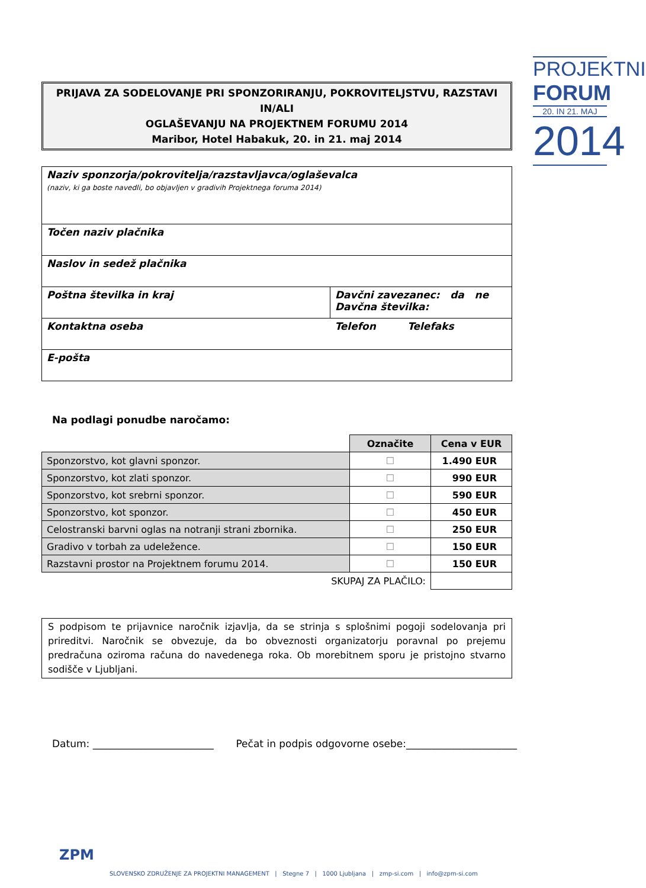PROJEKTNI
FORUM
20. IN 21. MAJ
2014
PRIJAVA ZA SODELOVANJE PRI SPONZORIRANJU, POKROVITELJSTVU, RAZSTAVI IN/ALI
OGLAŠEVANJU NA PROJEKTNEM FORUMU 2014
Maribor, Hotel Habakuk, 20. in 21. maj 2014
| Naziv sponzorja/pokrovitelja/razstavljavca/oglaševalca (naziv, ki ga boste navedli, bo objavljen v gradivih Projektnega foruma 2014) | |
| Točen naziv plačnika | |
| Naslov in sedež plačnika | |
| Poštna številka in kraj | Davčni zavezanec: da ne Davčna številka: |
| Kontaktna oseba | Telefon Telefaks |
| E-pošta | |
Na podlagi ponudbe naročamo:
| | Označite | Cena v EUR |
| Sponzorstvo, kot glavni sponzor. | ☐ | 1.490 EUR |
| Sponzorstvo, kot zlati sponzor. | ☐ | 990 EUR |
| Sponzorstvo, kot srebrni sponzor. | ☐ | 590 EUR |
| Sponzorstvo, kot sponzor. | ☐ | 450 EUR |
| Celostranski barvni oglas na notranji strani zbornika. | ☐ | 250 EUR |
| Gradivo v torbah za udeležence. | ☐ | 150 EUR |
| Razstavni prostor na Projektnem forumu 2014. | ☐ | 150 EUR |
| SKUPAJ ZA PLAČILO: | | |
S podpisom te prijavnice naročnik izjavlja, da se strinja s splošnimi pogoji sodelovanja pri prireditvi. Naročnik se obvezuje, da bo obveznosti organizatorju poravnal po prejemu predračuna oziroma računa do navedenega roka. Ob morebitnem sporu je pristojno stvarno sodišče v Ljubljani.
Datum: ________________________ Pečat in podpis odgovorne osebe:______________________
ZPM
SLOVENSKO ZDRUŽENJE ZA PROJEKTNI MANAGEMENT | Stegne 7 | 1000 Ljubljana | zmp-si.com | info@zpm-si.com